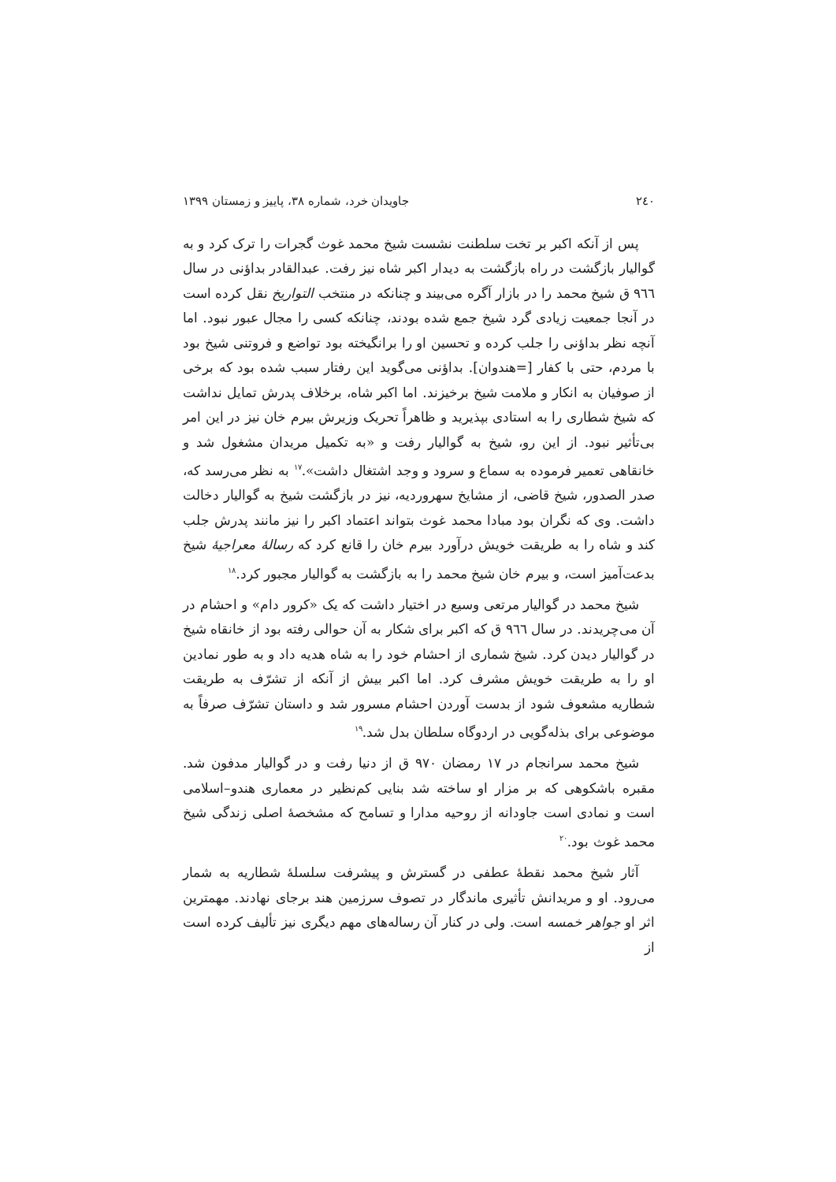۲٤٠ جاویدان خرد، شماره ۳۸، پاییز و زمستان ۱۳۹۹
پس از آنکه اکبر بر تخت سلطنت نشست شیخ محمد غوث گجرات را ترک کرد و به گوالیار بازگشت در راه بازگشت به دیدار اکبر شاه نیز رفت. عبدالقادر بداؤنی در سال ۹٦٦ ق شیخ محمد را در بازار آگره می‌بیند و چنانکه در منتخب التواریخ نقل کرده است در آنجا جمعیت زیادی گرد شیخ جمع شده بودند، چنانکه کسی را مجال عبور نبود. اما آنچه نظر بداؤنی را جلب کرده و تحسین او را برانگیخته بود تواضع و فروتنی شیخ بود با مردم، حتی با کفار [=هندوان]. بداؤنی می‌گوید این رفتار سبب شده بود که برخی از صوفیان به انکار و ملامت شیخ برخیزند. اما اکبر شاه، برخلاف پدرش تمایل نداشت که شیخ شطاری را به استادی بپذیرید و ظاهراً تحریک وزیرش بیرم خان نیز در این امر بی‌تأثیر نبود. از این رو، شیخ به گوالیار رفت و «به تکمیل مریدان مشغول شد و خانقاهی تعمیر فرموده به سماع و سرود و وجد اشتغال داشت».<sup>۱۷</sup> به نظر می‌رسد که، صدر الصدور، شیخ قاضی، از مشایخ سهروردیه، نیز در بازگشت شیخ به گوالیار دخالت داشت. وی که نگران بود مبادا محمد غوث بتواند اعتماد اکبر را نیز مانند پدرش جلب کند و شاه را به طریقت خویش درآورد بیرم خان را قانع کرد که رسالهٔ معراجیهٔ شیخ بدعت‌آمیز است، و بیرم خان شیخ محمد را به بازگشت به گوالیار مجبور کرد.<sup>۱۸</sup>
شیخ محمد در گوالیار مرتعی وسیع در اختیار داشت که یک «کرور دام» و احشام در آن می‌چریدند. در سال ۹٦٦ ق که اکبر برای شکار به آن حوالی رفته بود از خانقاه شیخ در گوالیار دیدن کرد. شیخ شماری از احشام خود را به شاه هدیه داد و به طور نمادین او را به طریقت خویش مشرف کرد. اما اکبر بیش از آنکه از تشرّف به طریقت شطاریه مشعوف شود از بدست آوردن احشام مسرور شد و داستان تشرّف صرفاً به موضوعی برای بذله‌گویی در اردوگاه سلطان بدل شد.<sup>۱۹</sup>
شیخ محمد سرانجام در ۱۷ رمضان ۹۷۰ ق از دنیا رفت و در گوالیار مدفون شد. مقبره باشکوهی که بر مزار او ساخته شد بنایی کم‌نظیر در معماری هندو–اسلامی است و نمادی است جاودانه از روحیه مدارا و تسامح که مشخصهٔ اصلی زندگی شیخ محمد غوث بود.<sup>۲۰</sup>
آثار شیخ محمد نقطهٔ عطفی در گسترش و پیشرفت سلسلهٔ شطاریه به شمار می‌رود. او و مریدانش تأثیری ماندگار در تصوف سرزمین هند برجای نهادند. مهمترین اثر او جواهر خمسه است. ولی در کنار آن رساله‌های مهم دیگری نیز تألیف کرده است از